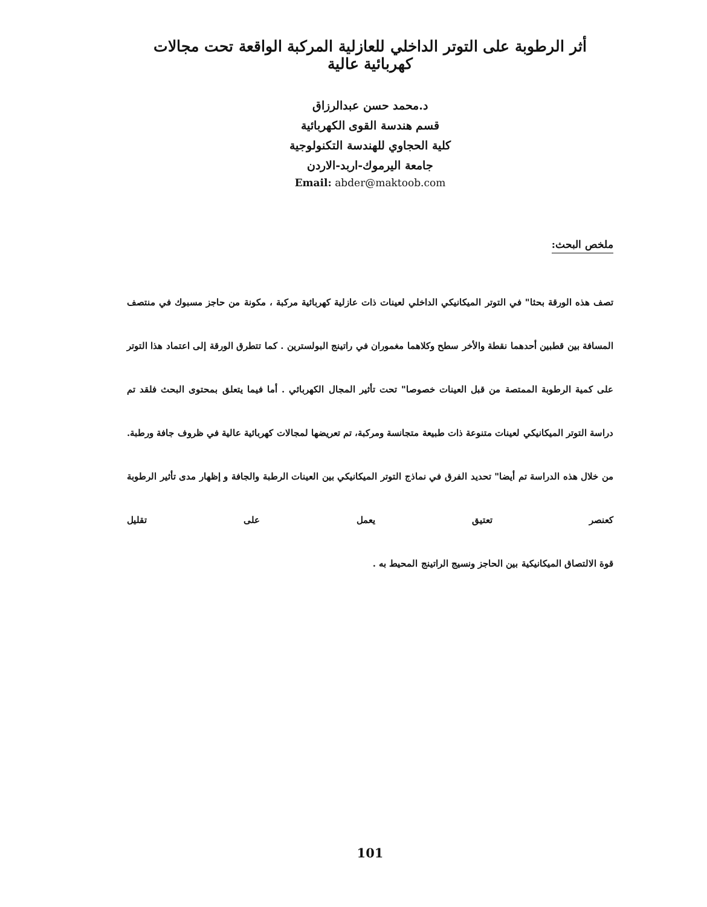أثر الرطوبة على التوتر الداخلي للعازلية المركبة الواقعة تحت مجالات كهربائية عالية
د.محمد حسن عبدالرزاق
قسم هندسة القوى الكهربائية
كلية الحجاوي للهندسة التكنولوجية
جامعة اليرموك-اربد-الاردن
Email: abder@maktoob.com
ملخص البحث:
تصف هذه الورقة بحثا" في التوتر الميكانيكي الداخلي لعينات ذات عازلية كهربائية مركبة ، مكونة من حاجز مسبوك في منتصف المسافة بين قطبين أحدهما نقطة والأخر سطح وكلاهما مغموران في راتينج البولسترين . كما تتطرق الورقة إلى اعتماد هذا التوتر على كمية الرطوبة الممتصة من قبل العينات خصوصا" تحت تأثير المجال الكهربائي . أما فيما يتعلق بمحتوى البحث فلقد تم دراسة التوتر الميكانيكي لعينات متنوعة ذات طبيعة متجانسة ومركبة، تم تعريضها لمجالات كهربائية عالية في ظروف جافة ورطبة. من خلال هذه الدراسة تم أيضا" تحديد الفرق في نماذج التوتر الميكانيكي بين العينات الرطبة والجافة و إظهار مدى تأثير الرطوبة كعنصر تعتيق يعمل على تقليل
قوة الالتصاق الميكانيكية بين الحاجز ونسيج الراتينج المحيط به .
101